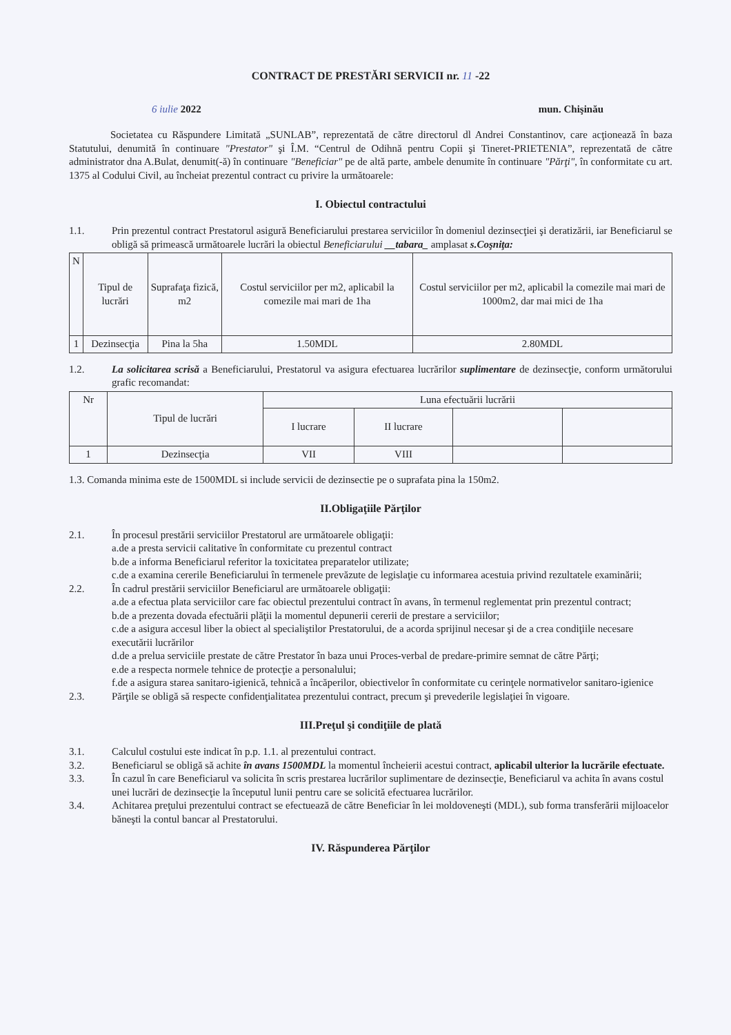CONTRACT DE PRESTĂRI SERVICII nr. 11 -22
6 iulie 2022 mun. Chişinău
Societatea cu Răspundere Limitată „SUNLAB”, reprezentată de către directorul dl Andrei Constantinov, care acţionează în baza Statutului, denumită în continuare "Prestator" şi Î.M. “Centrul de Odihnă pentru Copii şi Tineret-PRIETENIA”, reprezentată de către administrator dna A.Bulat, denumit(-ă) în continuare "Beneficiar" pe de altă parte, ambele denumite în continuare "Părţi", în conformitate cu art. 1375 al Codului Civil, au încheiat prezentul contract cu privire la următoarele:
I. Obiectul contractului
1.1. Prin prezentul contract Prestatorul asigură Beneficiarului prestarea serviciilor în domeniul dezinsecţiei şi deratizării, iar Beneficiarul se obligă să primească următoarele lucrări la obiectul Beneficiarului __tabara_ amplasat s.Coşniţa:
| N | Tipul de lucrări | Suprafaţa fizică, m2 | Costul serviciilor per m2, aplicabil la comezile mai mari de 1ha | Costul serviciilor per m2, aplicabil la comezile mai mari de 1000m2, dar mai mici de 1ha |
| 1 | Dezinsecţia | Pina la 5ha | 1.50MDL | 2.80MDL |
1.2. La solicitarea scrisă a Beneficiarului, Prestatorul va asigura efectuarea lucrărilor suplimentare de dezinsecţie, conform următorului grafic recomandat:
| Nr | Tipul de lucrări | Luna efectuării lucrării | | | |
| | | I lucrare | II lucrare | | |
| 1 | Dezinsecţia | VII | VIII | | |
1.3. Comanda minima este de 1500MDL si include servicii de dezinsectie pe o suprafata pina la 150m2.
II.Obligaţiile Părţilor
2.1. În procesul prestării serviciilor Prestatorul are următoarele obligaţii:
a.de a presta servicii calitative în conformitate cu prezentul contract
b.de a informa Beneficiarul referitor la toxicitatea preparatelor utilizate;
c.de a examina cererile Beneficiarului în termenele prevăzute de legislaţie cu informarea acestuia privind rezultatele examinării;
2.2. În cadrul prestării serviciilor Beneficiarul are următoarele obligaţii:
a.de a efectua plata serviciilor care fac obiectul prezentului contract în avans, în termenul reglementat prin prezentul contract;
b.de a prezenta dovada efectuării plăţii la momentul depunerii cererii de prestare a serviciilor;
c.de a asigura accesul liber la obiect al specialiştilor Prestatorului, de a acorda sprijinul necesar şi de a crea condiţiile necesare executării lucrărilor
d.de a prelua serviciile prestate de către Prestator în baza unui Proces-verbal de predare-primire semnat de către Părţi;
e.de a respecta normele tehnice de protecţie a personalului;
f.de a asigura starea sanitaro-igienică, tehnică a încăperilor, obiectivelor în conformitate cu cerinţele normativelor sanitaro-igienice
2.3. Părţile se obligă să respecte confidenţialitatea prezentului contract, precum şi prevederile legislaţiei în vigoare.
III.Preţul şi condiţiile de plată
3.1. Calculul costului este indicat în p.p. 1.1. al prezentului contract.
3.2. Beneficiarul se obligă să achite în avans 1500MDL la momentul încheierii acestui contract, aplicabil ulterior la lucrările efectuate.
3.3. În cazul în care Beneficiarul va solicita în scris prestarea lucrărilor suplimentare de dezinsecţie, Beneficiarul va achita în avans costul unei lucrări de dezinsecţie la începutul lunii pentru care se solicită efectuarea lucrărilor.
3.4. Achitarea preţului prezentului contract se efectuează de către Beneficiar în lei moldoveneşti (MDL), sub forma transferării mijloacelor băneşti la contul bancar al Prestatorului.
IV. Răspunderea Părţilor